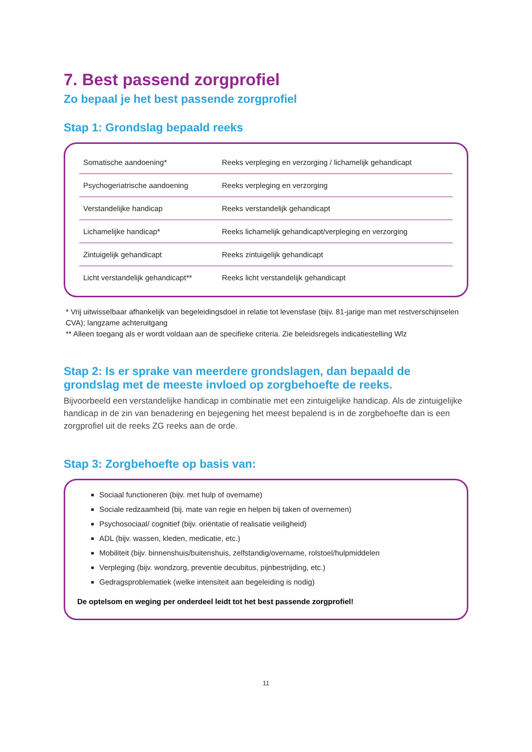7. Best passend zorgprofiel
Zo bepaal je het best passende zorgprofiel
Stap 1: Grondslag bepaald reeks
| Somatische aandoening* | Reeks verpleging en verzorging / lichamelijk gehandicapt |
| Psychogeriatrische aandoening | Reeks verpleging en verzorging |
| Verstandelijke handicap | Reeks verstandelijk gehandicapt |
| Lichamelijke handicap* | Reeks lichamelijk gehandicapt/verpleging en verzorging |
| Zintuigelijk gehandicapt | Reeks zintuigelijk gehandicapt |
| Licht verstandelijk gehandicapt** | Reeks licht verstandelijk gehandicapt |
* Vrij uitwisselbaar afhankelijk van begeleidingsdoel in relatie tot levensfase (bijv. 81-jarige man met restverschijnselen CVA); langzame achteruitgang
** Alleen toegang als er wordt voldaan aan de specifieke criteria. Zie beleidsregels indicatiestelling Wlz
Stap 2: Is er sprake van meerdere grondslagen, dan bepaald de grondslag met de meeste invloed op zorgbehoefte de reeks.
Bijvoorbeeld een verstandelijke handicap in combinatie met een zintuigelijke handicap. Als de zintuigelijke handicap in de zin van benadering en bejegening het meest bepalend is in de zorgbehoefte dan is een zorgprofiel uit de reeks ZG reeks aan de orde.
Stap 3: Zorgbehoefte op basis van:
Sociaal functioneren (bijv. met hulp of overname)
Sociale redzaamheid (bij. mate van regie en helpen bij taken of overnemen)
Psychosociaal/ cognitief (bijv. oriëntatie of realisatie veiligheid)
ADL (bijv. wassen, kleden, medicatie, etc.)
Mobiliteit (bijv. binnenshuis/buitenshuis, zelfstandig/overname, rolstoel/hulpmiddelen
Verpleging (bijv. wondzorg, preventie decubitus, pijnbestrijding, etc.)
Gedragsproblematiek (welke intensiteit aan begeleiding is nodig)
De optelsom en weging per onderdeel leidt tot het best passende zorgprofiel!
11